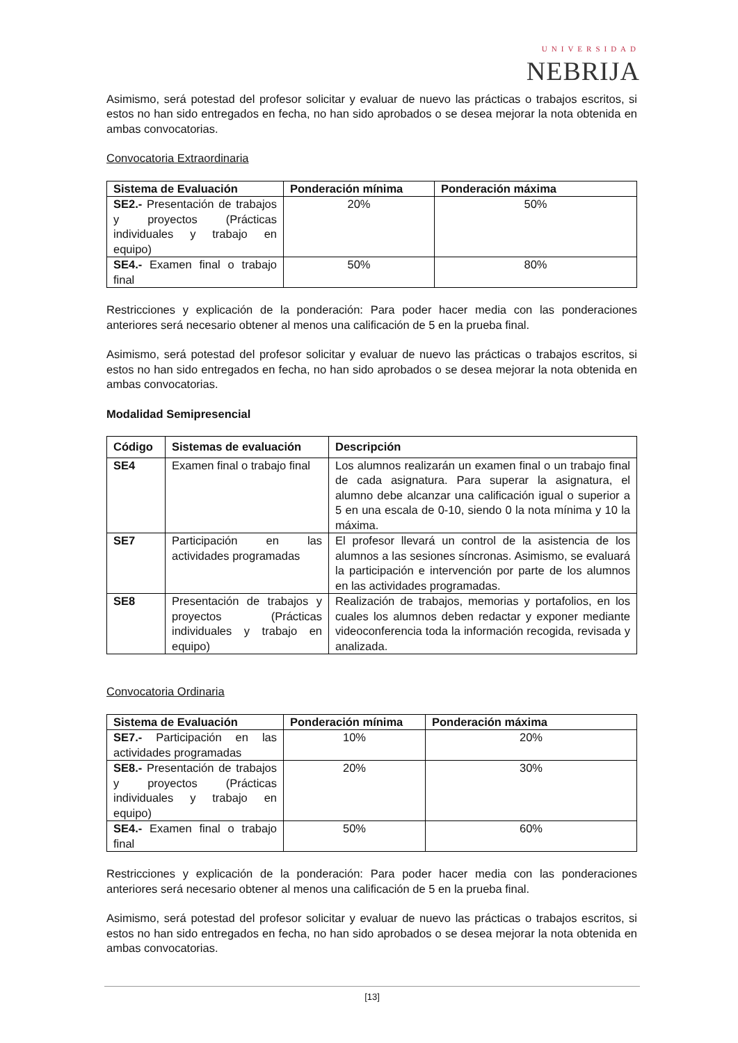UNIVERSIDAD
NEBRIJA
Asimismo, será potestad del profesor solicitar y evaluar de nuevo las prácticas o trabajos escritos, si estos no han sido entregados en fecha, no han sido aprobados o se desea mejorar la nota obtenida en ambas convocatorias.
Convocatoria Extraordinaria
| Sistema de Evaluación | Ponderación mínima | Ponderación máxima |
| --- | --- | --- |
| SE2.- Presentación de trabajos y proyectos (Prácticas individuales y trabajo en equipo) | 20% | 50% |
| SE4.- Examen final o trabajo final | 50% | 80% |
Restricciones y explicación de la ponderación: Para poder hacer media con las ponderaciones anteriores será necesario obtener al menos una calificación de 5 en la prueba final.
Asimismo, será potestad del profesor solicitar y evaluar de nuevo las prácticas o trabajos escritos, si estos no han sido entregados en fecha, no han sido aprobados o se desea mejorar la nota obtenida en ambas convocatorias.
Modalidad Semipresencial
| Código | Sistemas de evaluación | Descripción |
| --- | --- | --- |
| SE4 | Examen final o trabajo final | Los alumnos realizarán un examen final o un trabajo final de cada asignatura. Para superar la asignatura, el alumno debe alcanzar una calificación igual o superior a 5 en una escala de 0-10, siendo 0 la nota mínima y 10 la máxima. |
| SE7 | Participación en las actividades programadas | El profesor llevará un control de la asistencia de los alumnos a las sesiones síncronas. Asimismo, se evaluará la participación e intervención por parte de los alumnos en las actividades programadas. |
| SE8 | Presentación de trabajos y proyectos (Prácticas individuales y trabajo en equipo) | Realización de trabajos, memorias y portafolios, en los cuales los alumnos deben redactar y exponer mediante videoconferencia toda la información recogida, revisada y analizada. |
Convocatoria Ordinaria
| Sistema de Evaluación | Ponderación mínima | Ponderación máxima |
| --- | --- | --- |
| SE7.- Participación en las actividades programadas | 10% | 20% |
| SE8.- Presentación de trabajos y proyectos (Prácticas individuales y trabajo en equipo) | 20% | 30% |
| SE4.- Examen final o trabajo final | 50% | 60% |
Restricciones y explicación de la ponderación: Para poder hacer media con las ponderaciones anteriores será necesario obtener al menos una calificación de 5 en la prueba final.
Asimismo, será potestad del profesor solicitar y evaluar de nuevo las prácticas o trabajos escritos, si estos no han sido entregados en fecha, no han sido aprobados o se desea mejorar la nota obtenida en ambas convocatorias.
[13]